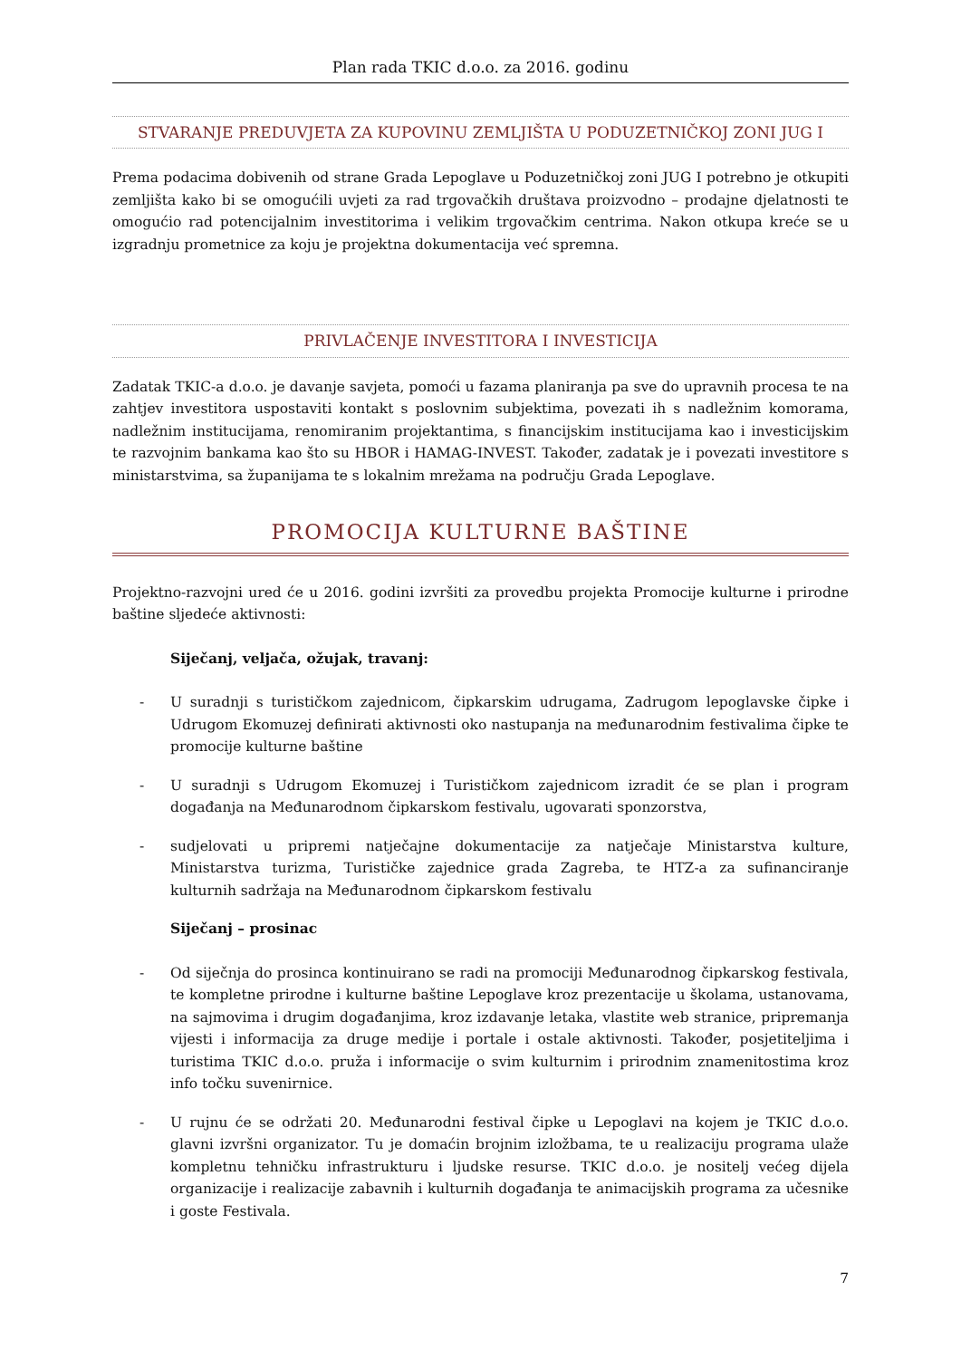Plan rada TKIC d.o.o. za 2016. godinu
STVARANJE PREDUVJETA ZA KUPOVINU ZEMLJIŠTA U PODUZETNIČKOJ ZONI JUG I
Prema podacima dobivenih od strane Grada Lepoglave u Poduzetničkoj zoni JUG I potrebno je otkupiti zemljišta kako bi se omogućili uvjeti za rad trgovačkih društava proizvodno – prodajne djelatnosti te omogućio rad potencijalnim investitorima i velikim trgovačkim centrima. Nakon otkupa kreće se u izgradnju prometnice za koju je projektna dokumentacija već spremna.
PRIVLAČENJE INVESTITORA I INVESTICIJA
Zadatak TKIC-a d.o.o. je davanje savjeta, pomoći u fazama planiranja pa sve do upravnih procesa te na zahtjev investitora uspostaviti kontakt s poslovnim subjektima, povezati ih s nadležnim komorama, nadležnim institucijama, renomiranim projektantima, s financijskim institucijama kao i investicijskim te razvojnim bankama kao što su HBOR i HAMAG-INVEST. Također, zadatak je i povezati investitore s ministarstvima, sa županijama te s lokalnim mrežama na području Grada Lepoglave.
PROMOCIJA KULTURNE BAŠTINE
Projektno-razvojni ured će u 2016. godini izvršiti za provedbu projekta Promocije kulturne i prirodne baštine sljedeće aktivnosti:
Siječanj, veljača, ožujak, travanj:
- U suradnji s turističkom zajednicom, čipkarskim udrugama, Zadrugom lepoglavske čipke i Udrugom Ekomuzej definirati aktivnosti oko nastupanja na međunarodnim festivalima čipke te promocije kulturne baštine
- U suradnji s Udrugom Ekomuzej i Turističkom zajednicom izradit će se plan i program događanja na Međunarodnom čipkarskom festivalu, ugovarati sponzorstva,
- sudjelovati u pripremi natječajne dokumentacije za natječaje Ministarstva kulture, Ministarstva turizma, Turističke zajednice grada Zagreba, te HTZ-a za sufinanciranje kulturnih sadržaja na Međunarodnom čipkarskom festivalu
Siječanj – prosinac
- Od siječnja do prosinca kontinuirano se radi na promociji Međunarodnog čipkarskog festivala, te kompletne prirodne i kulturne baštine Lepoglave kroz prezentacije u školama, ustanovama, na sajmovima i drugim događanjima, kroz izdavanje letaka, vlastite web stranice, pripremanja vijesti i informacija za druge medije i portale i ostale aktivnosti. Također, posjetiteljima i turistima TKIC d.o.o. pruža i informacije o svim kulturnim i prirodnim znamenitostima kroz info točku suvenirnice.
- U rujnu će se održati 20. Međunarodni festival čipke u Lepoglavi na kojem je TKIC d.o.o. glavni izvršni organizator. Tu je domaćin brojnim izložbama, te u realizaciju programa ulaže kompletnu tehničku infrastrukturu i ljudske resurse. TKIC d.o.o. je nositelj većeg dijela organizacije i realizacije zabavnih i kulturnih događanja te animacijskih programa za učesnike i goste Festivala.
7